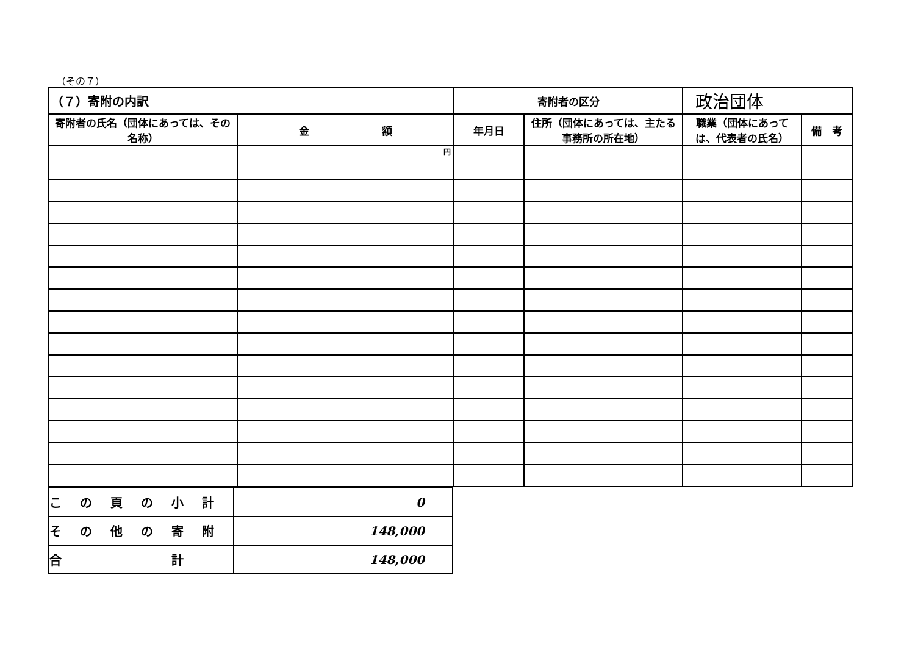（その７）
| （７）寄附の内訳 | | 寄附者の区分 | | 政治団体 | |
| 寄附者の氏名（団体にあっては、その名称） | 金 額 | 年月日 | 住所（団体にあっては、主たる事務所の所在地） | 職業（団体にあっては、代表者の氏名） | 備 考 |
| | 円 | | | | |
| この頁の小計 | 0 |
| その他の寄附 | 148,000 |
| 合 計 | 148,000 |